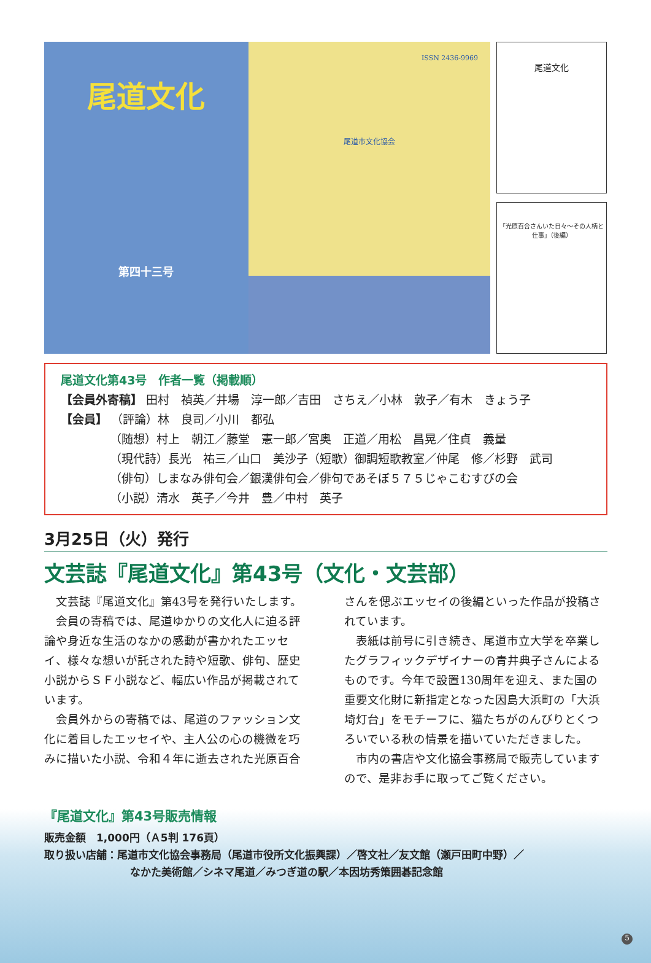尾道文化
第四十三号
ISSN 2436-9969
尾道市文化協会
尾道文化
「光原百合さんいた日々～その人柄と仕事」（後編）
尾道文化第43号　作者一覧（掲載順）
【会員外寄稿】 田村　禎英／井場　淳一郎／吉田　さちえ／小林　敦子／有木　きょう子
【会員】 （評論）林　良司／小川　都弘
（随想）村上　朝江／藤堂　憲一郎／宮奥　正道／用松　昌晃／住貞　義量
（現代詩）長光　祐三／山口　美沙子（短歌）御調短歌教室／仲尾　修／杉野　武司
（俳句）しまなみ俳句会／銀漢俳句会／俳句であそぼ５７５じゃこむすびの会
（小説）清水　英子／今井　豊／中村　英子
3月25日（火）発行
文芸誌『尾道文化』第43号（文化・文芸部）
文芸誌『尾道文化』第43号を発行いたします。
会員の寄稿では、尾道ゆかりの文化人に迫る評論や身近な生活のなかの感動が書かれたエッセイ、様々な想いが託された詩や短歌、俳句、歴史小説からＳＦ小説など、幅広い作品が掲載されています。
会員外からの寄稿では、尾道のファッション文化に着目したエッセイや、主人公の心の機微を巧みに描いた小説、令和４年に逝去された光原百合さんを偲ぶエッセイの後編といった作品が投稿されています。
表紙は前号に引き続き、尾道市立大学を卒業したグラフィックデザイナーの青井典子さんによるものです。今年で設置130周年を迎え、また国の重要文化財に新指定となった因島大浜町の「大浜埼灯台」をモチーフに、猫たちがのんびりとくつろいでいる秋の情景を描いていただきました。
市内の書店や文化協会事務局で販売していますので、是非お手に取ってご覧ください。
『尾道文化』第43号販売情報
販売金額　1,000円（Ａ5判 176頁）
取り扱い店舗：尾道市文化協会事務局（尾道市役所文化振興課）／啓文社／友文館（瀬戸田町中野）／
なかた美術館／シネマ尾道／みつぎ道の駅／本因坊秀策囲碁記念館
5